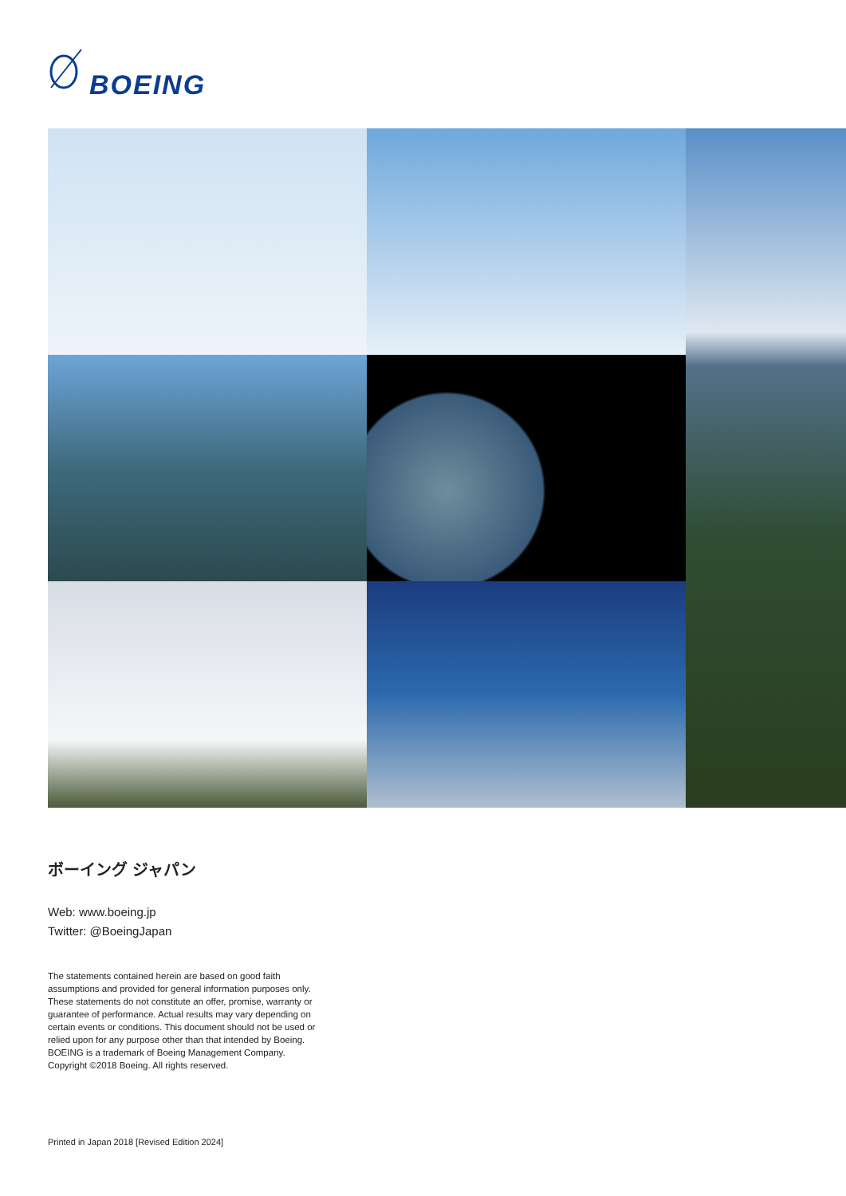BOEING
ボーイング ジャパン
Web: www.boeing.jp
Twitter: @BoeingJapan
The statements contained herein are based on good faith assumptions and provided for general information purposes only. These statements do not constitute an offer, promise, warranty or guarantee of performance. Actual results may vary depending on certain events or conditions. This document should not be used or relied upon for any purpose other than that intended by Boeing.
BOEING is a trademark of Boeing Management Company.
Copyright ©2018 Boeing. All rights reserved.
Printed in Japan 2018 [Revised Edition 2024]